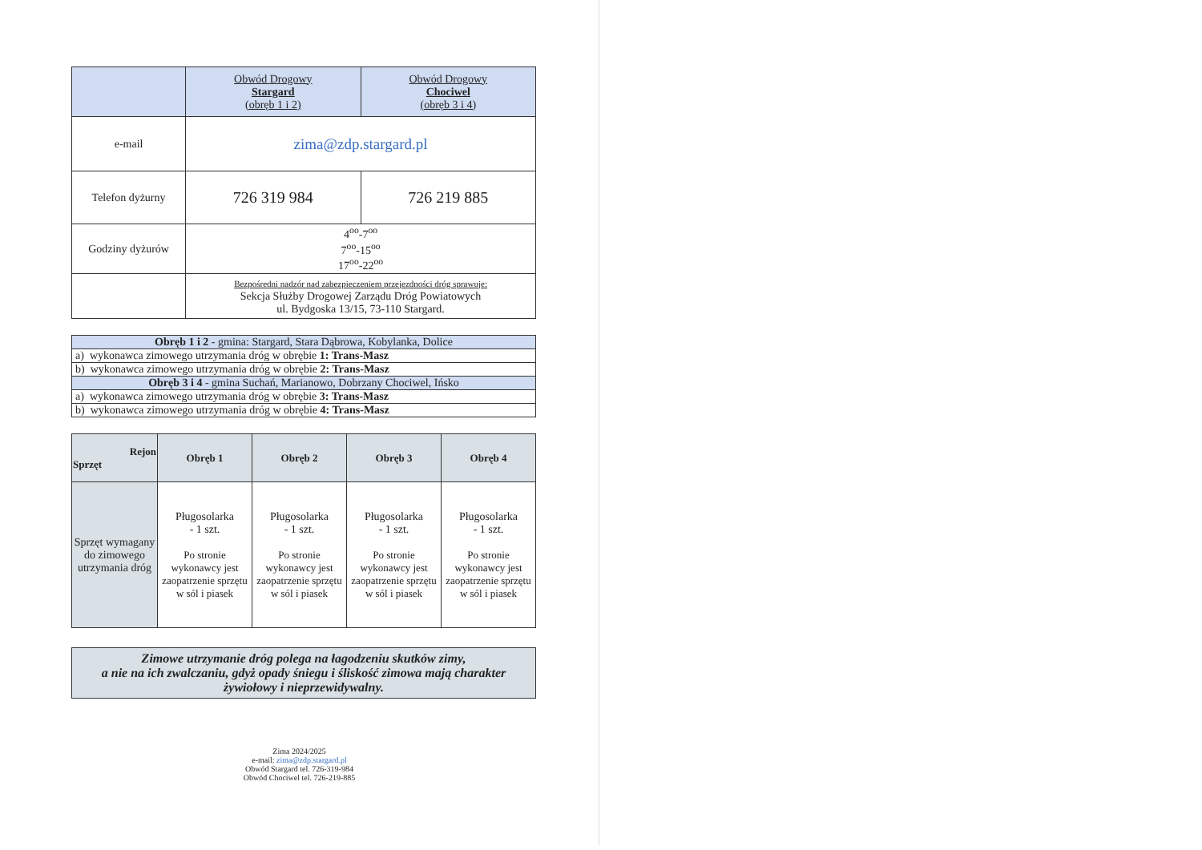| | Obwód Drogowy Stargard (obręb 1 i 2) | Obwód Drogowy Chociwel (obręb 3 i 4) |
| --- | --- | --- |
| e-mail | zima@zdp.stargard.pl | |
| Telefon dyżurny | 726 319 984 | 726 219 885 |
| Godziny dyżurów | 4<sup>oo</sup>-7<sup>oo</sup> 7<sup>oo</sup>-15<sup>oo</sup> 17<sup>oo</sup>-22<sup>oo</sup> | |
| | Bezpośredni nadzór nad zabezpieczeniem przejezdności dróg sprawuje: Sekcja Służby Drogowej Zarządu Dróg Powiatowych ul. Bydgoska 13/15, 73-110 Stargard. | |
| Obręb 1 i 2 - gmina: Stargard, Stara Dąbrowa, Kobylanka, Dolice |
| a) wykonawca zimowego utrzymania dróg w obrębie 1: Trans-Masz |
| b) wykonawca zimowego utrzymania dróg w obrębie 2: Trans-Masz |
| Obręb 3 i 4 - gmina Suchań, Marianowo, Dobrzany Chociwel, Ińsko |
| a) wykonawca zimowego utrzymania dróg w obrębie 3: Trans-Masz |
| b) wykonawca zimowego utrzymania dróg w obrębie 4: Trans-Masz |
| Rejon Sprzęt | Obręb 1 | Obręb 2 | Obręb 3 | Obręb 4 |
| --- | --- | --- | --- | --- |
| Sprzęt wymagany do zimowego utrzymania dróg | Pługosolarka - 1 szt. Po stronie wykonawcy jest zaopatrzenie sprzętu w sól i piasek | Pługosolarka - 1 szt. Po stronie wykonawcy jest zaopatrzenie sprzętu w sól i piasek | Pługosolarka - 1 szt. Po stronie wykonawcy jest zaopatrzenie sprzętu w sól i piasek | Pługosolarka - 1 szt. Po stronie wykonawcy jest zaopatrzenie sprzętu w sól i piasek |
| Zimowe utrzymanie dróg polega na łagodzeniu skutków zimy, a nie na ich zwalczaniu, gdyż opady śniegu i śliskość zimowa mają charakter żywiołowy i nieprzewidywalny. |
Zima 2024/2025
e-mail: zima@zdp.stargard.pl
Obwód Stargard tel. 726-319-984
Obwód Chociwel tel. 726-219-885